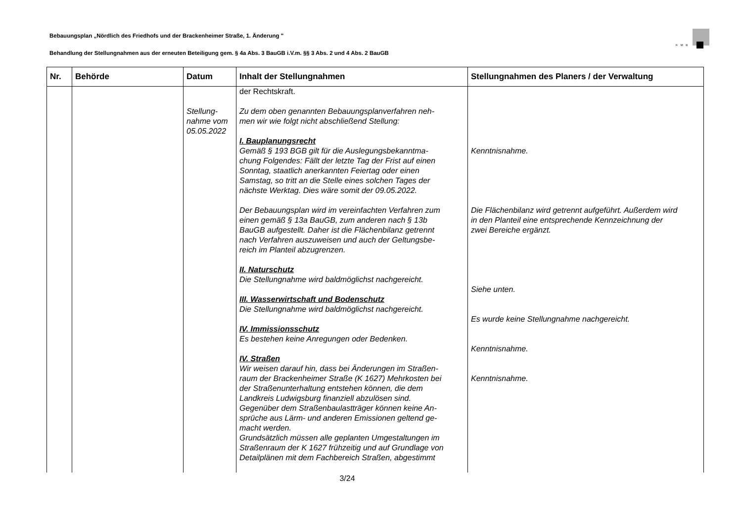Bebauungsplan „Nördlich des Friedhofs und der Brackenheimer Straße, 1. Änderung "
K M B
Behandlung der Stellungnahmen aus der erneuten Beteiligung gem. § 4a Abs. 3 BauGB i.V.m. §§ 3 Abs. 2 und 4 Abs. 2 BauGB
| Nr. | Behörde | Datum | Inhalt der Stellungnahmen | Stellungnahmen des Planers / der Verwaltung |
| --- | --- | --- | --- | --- |
| | | Stellung- nahme vom 05.05.2022 | der Rechtskraft. Zu dem oben genannten Bebauungsplanverfahren neh- men wir wie folgt nicht abschließend Stellung: I. Bauplanungsrecht Gemäß § 193 BGB gilt für die Auslegungsbekanntma- chung Folgendes: Fällt der letzte Tag der Frist auf einen Sonntag, staatlich anerkannten Feiertag oder einen Samstag, so tritt an die Stelle eines solchen Tages der nächste Werktag. Dies wäre somit der 09.05.2022. Der Bebauungsplan wird im vereinfachten Verfahren zum einen gemäß § 13a BauGB, zum anderen nach § 13b BauGB aufgestellt. Daher ist die Flächenbilanz getrennt nach Verfahren auszuweisen und auch der Geltungsbe- reich im Planteil abzugrenzen. II. Naturschutz Die Stellungnahme wird baldmöglichst nachgereicht. III. Wasserwirtschaft und Bodenschutz Die Stellungnahme wird baldmöglichst nachgereicht. IV. Immissionsschutz Es bestehen keine Anregungen oder Bedenken. IV. Straßen Wir weisen darauf hin, dass bei Änderungen im Straßen- raum der Brackenheimer Straße (K 1627) Mehrkosten bei der Straßenunterhaltung entstehen können, die dem Landkreis Ludwigsburg finanziell abzulösen sind. Gegenüber dem Straßenbaulastträger können keine An- sprüche aus Lärm- und anderen Emissionen geltend ge- macht werden. Grundsätzlich müssen alle geplanten Umgestaltungen im Straßenraum der K 1627 frühzeitig und auf Grundlage von Detailplänen mit dem Fachbereich Straßen, abgestimmt | Kenntnisnahme. Die Flächenbilanz wird getrennt aufgeführt. Außerdem wird in den Planteil eine entsprechende Kennzeichnung der zwei Bereiche ergänzt. Siehe unten. Es wurde keine Stellungnahme nachgereicht. Kenntnisnahme. Kenntnisnahme. |
3/24